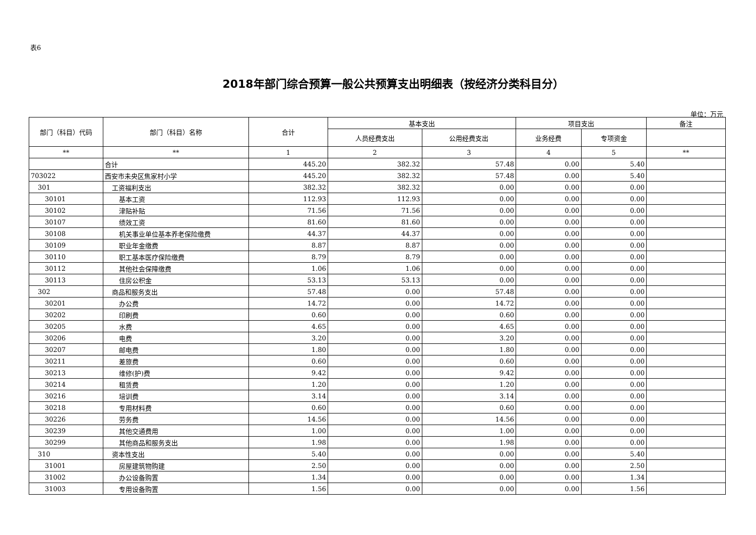表6
2018年部门综合预算一般公共预算支出明细表（按经济分类科目分）
单位：万元
| 部门（科目）代码 | 部门（科目）名称 | 合计 | 基本支出 | | 项目支出 | | 备注 |
| --- | --- | --- | --- | --- | --- | --- | --- |
| | | | 人员经费支出 | 公用经费支出 | 业务经费 | 专项资金 | |
| ** | ** | 1 | 2 | 3 | 4 | 5 | ** |
| | 合计 | 445.20 | 382.32 | 57.48 | 0.00 | 5.40 | |
| 703022 | 西安市未央区焦家村小学 | 445.20 | 382.32 | 57.48 | 0.00 | 5.40 | |
| 301 | 工资福利支出 | 382.32 | 382.32 | 0.00 | 0.00 | 0.00 | |
| 30101 | 基本工资 | 112.93 | 112.93 | 0.00 | 0.00 | 0.00 | |
| 30102 | 津贴补贴 | 71.56 | 71.56 | 0.00 | 0.00 | 0.00 | |
| 30107 | 绩效工资 | 81.60 | 81.60 | 0.00 | 0.00 | 0.00 | |
| 30108 | 机关事业单位基本养老保险缴费 | 44.37 | 44.37 | 0.00 | 0.00 | 0.00 | |
| 30109 | 职业年金缴费 | 8.87 | 8.87 | 0.00 | 0.00 | 0.00 | |
| 30110 | 职工基本医疗保险缴费 | 8.79 | 8.79 | 0.00 | 0.00 | 0.00 | |
| 30112 | 其他社会保障缴费 | 1.06 | 1.06 | 0.00 | 0.00 | 0.00 | |
| 30113 | 住房公积金 | 53.13 | 53.13 | 0.00 | 0.00 | 0.00 | |
| 302 | 商品和服务支出 | 57.48 | 0.00 | 57.48 | 0.00 | 0.00 | |
| 30201 | 办公费 | 14.72 | 0.00 | 14.72 | 0.00 | 0.00 | |
| 30202 | 印刷费 | 0.60 | 0.00 | 0.60 | 0.00 | 0.00 | |
| 30205 | 水费 | 4.65 | 0.00 | 4.65 | 0.00 | 0.00 | |
| 30206 | 电费 | 3.20 | 0.00 | 3.20 | 0.00 | 0.00 | |
| 30207 | 邮电费 | 1.80 | 0.00 | 1.80 | 0.00 | 0.00 | |
| 30211 | 差旅费 | 0.60 | 0.00 | 0.60 | 0.00 | 0.00 | |
| 30213 | 维修(护)费 | 9.42 | 0.00 | 9.42 | 0.00 | 0.00 | |
| 30214 | 租赁费 | 1.20 | 0.00 | 1.20 | 0.00 | 0.00 | |
| 30216 | 培训费 | 3.14 | 0.00 | 3.14 | 0.00 | 0.00 | |
| 30218 | 专用材料费 | 0.60 | 0.00 | 0.60 | 0.00 | 0.00 | |
| 30226 | 劳务费 | 14.56 | 0.00 | 14.56 | 0.00 | 0.00 | |
| 30239 | 其他交通费用 | 1.00 | 0.00 | 1.00 | 0.00 | 0.00 | |
| 30299 | 其他商品和服务支出 | 1.98 | 0.00 | 1.98 | 0.00 | 0.00 | |
| 310 | 资本性支出 | 5.40 | 0.00 | 0.00 | 0.00 | 5.40 | |
| 31001 | 房屋建筑物购建 | 2.50 | 0.00 | 0.00 | 0.00 | 2.50 | |
| 31002 | 办公设备购置 | 1.34 | 0.00 | 0.00 | 0.00 | 1.34 | |
| 31003 | 专用设备购置 | 1.56 | 0.00 | 0.00 | 0.00 | 1.56 | |